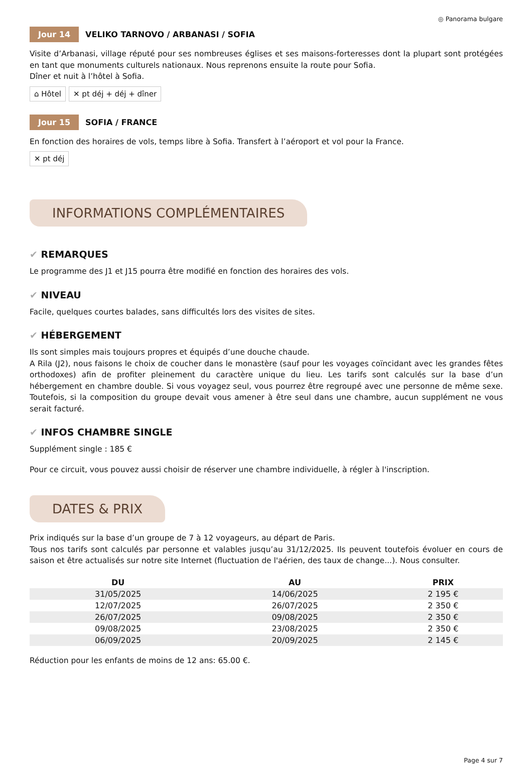◎ Panorama bulgare
Jour 14 VELIKO TARNOVO / ARBANASI / SOFIA
Visite d’Arbanasi, village réputé pour ses nombreuses églises et ses maisons-forteresses dont la plupart sont protégées en tant que monuments culturels nationaux. Nous reprenons ensuite la route pour Sofia.
Dîner et nuit à l’hôtel à Sofia.
⌂ Hôtel ✕ pt déj + déj + dîner
Jour 15 SOFIA / FRANCE
En fonction des horaires de vols, temps libre à Sofia. Transfert à l’aéroport et vol pour la France.
✕ pt déj
INFORMATIONS COMPLÉMENTAIRES
✔ REMARQUES
Le programme des J1 et J15 pourra être modifié en fonction des horaires des vols.
✔ NIVEAU
Facile, quelques courtes balades, sans difficultés lors des visites de sites.
✔ HÉBERGEMENT
Ils sont simples mais toujours propres et équipés d’une douche chaude.
A Rila (J2), nous faisons le choix de coucher dans le monastère (sauf pour les voyages coïncidant avec les grandes fêtes orthodoxes) afin de profiter pleinement du caractère unique du lieu. Les tarifs sont calculés sur la base d’un hébergement en chambre double. Si vous voyagez seul, vous pourrez être regroupé avec une personne de même sexe. Toutefois, si la composition du groupe devait vous amener à être seul dans une chambre, aucun supplément ne vous serait facturé.
✔ INFOS CHAMBRE SINGLE
Supplément single : 185 €
Pour ce circuit, vous pouvez aussi choisir de réserver une chambre individuelle, à régler à l'inscription.
DATES & PRIX
Prix indiqués sur la base d’un groupe de 7 à 12 voyageurs, au départ de Paris.
Tous nos tarifs sont calculés par personne et valables jusqu’au 31/12/2025. Ils peuvent toutefois évoluer en cours de saison et être actualisés sur notre site Internet (fluctuation de l'aérien, des taux de change...). Nous consulter.
| DU | AU | PRIX |
| --- | --- | --- |
| 31/05/2025 | 14/06/2025 | 2 195 € |
| 12/07/2025 | 26/07/2025 | 2 350 € |
| 26/07/2025 | 09/08/2025 | 2 350 € |
| 09/08/2025 | 23/08/2025 | 2 350 € |
| 06/09/2025 | 20/09/2025 | 2 145 € |
Réduction pour les enfants de moins de 12 ans: 65.00 €.
Page 4 sur 7